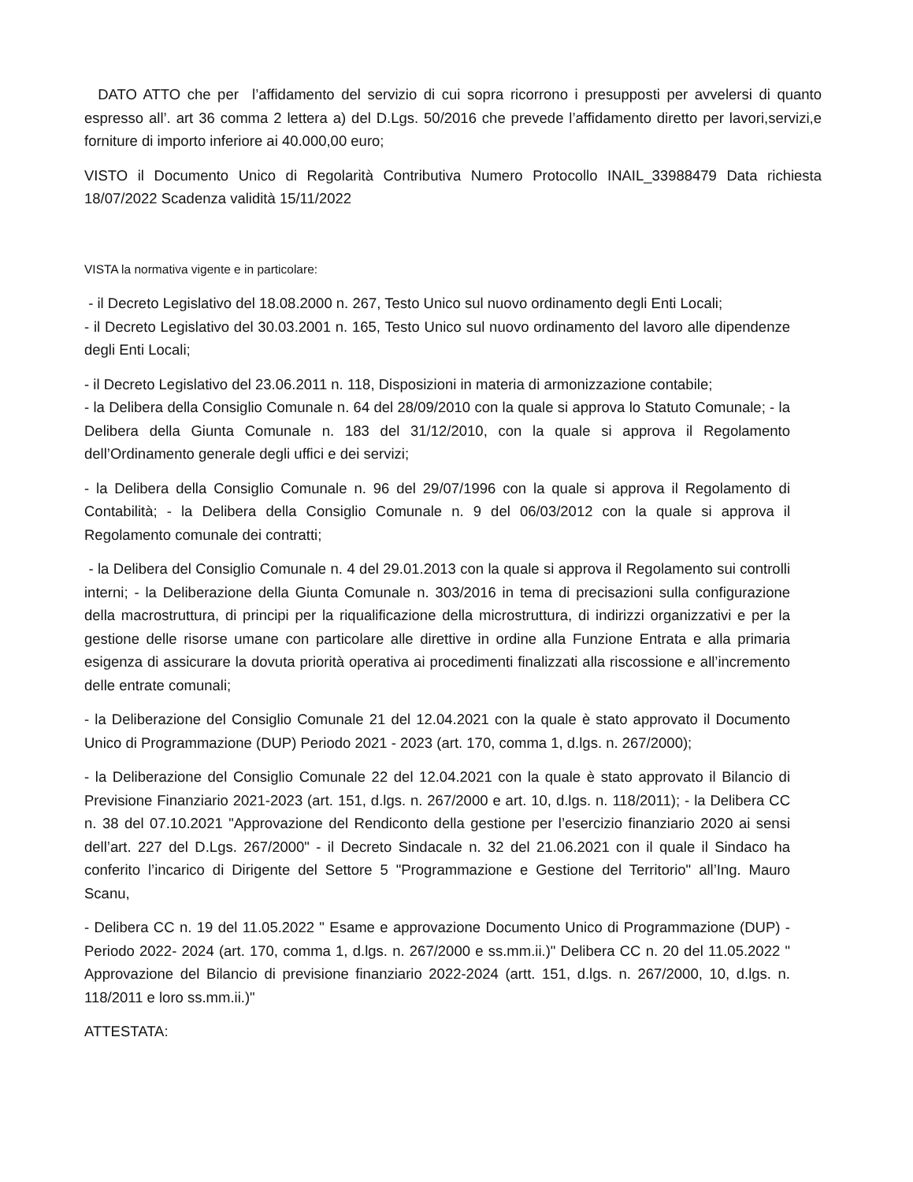DATO ATTO che per l’affidamento del servizio di cui sopra ricorrono i presupposti per avvelersi di quanto espresso all’. art 36 comma 2 lettera a) del D.Lgs. 50/2016 che prevede l’affidamento diretto per lavori,servizi,e forniture di importo inferiore ai 40.000,00 euro;
VISTO il Documento Unico di Regolarità Contributiva Numero Protocollo INAIL_33988479 Data richiesta 18/07/2022 Scadenza validità 15/11/2022
VISTA la normativa vigente e in particolare:
- il Decreto Legislativo del 18.08.2000 n. 267, Testo Unico sul nuovo ordinamento degli Enti Locali;
- il Decreto Legislativo del 30.03.2001 n. 165, Testo Unico sul nuovo ordinamento del lavoro alle dipendenze degli Enti Locali;
- il Decreto Legislativo del 23.06.2011 n. 118, Disposizioni in materia di armonizzazione contabile;
- la Delibera della Consiglio Comunale n. 64 del 28/09/2010 con la quale si approva lo Statuto Comunale; - la Delibera della Giunta Comunale n. 183 del 31/12/2010, con la quale si approva il Regolamento dell’Ordinamento generale degli uffici e dei servizi;
- la Delibera della Consiglio Comunale n. 96 del 29/07/1996 con la quale si approva il Regolamento di Contabilità; - la Delibera della Consiglio Comunale n. 9 del 06/03/2012 con la quale si approva il Regolamento comunale dei contratti;
- la Delibera del Consiglio Comunale n. 4 del 29.01.2013 con la quale si approva il Regolamento sui controlli interni; - la Deliberazione della Giunta Comunale n. 303/2016 in tema di precisazioni sulla configurazione della macrostruttura, di principi per la riqualificazione della microstruttura, di indirizzi organizzativi e per la gestione delle risorse umane con particolare alle direttive in ordine alla Funzione Entrata e alla primaria esigenza di assicurare la dovuta priorità operativa ai procedimenti finalizzati alla riscossione e all’incremento delle entrate comunali;
- la Deliberazione del Consiglio Comunale 21 del 12.04.2021 con la quale è stato approvato il Documento Unico di Programmazione (DUP) Periodo 2021 - 2023 (art. 170, comma 1, d.lgs. n. 267/2000);
- la Deliberazione del Consiglio Comunale 22 del 12.04.2021 con la quale è stato approvato il Bilancio di Previsione Finanziario 2021-2023 (art. 151, d.lgs. n. 267/2000 e art. 10, d.lgs. n. 118/2011); - la Delibera CC n. 38 del 07.10.2021 "Approvazione del Rendiconto della gestione per l’esercizio finanziario 2020 ai sensi dell’art. 227 del D.Lgs. 267/2000" - il Decreto Sindacale n. 32 del 21.06.2021 con il quale il Sindaco ha conferito l’incarico di Dirigente del Settore 5 "Programmazione e Gestione del Territorio" all’Ing. Mauro Scanu,
- Delibera CC n. 19 del 11.05.2022 " Esame e approvazione Documento Unico di Programmazione (DUP) - Periodo 2022- 2024 (art. 170, comma 1, d.lgs. n. 267/2000 e ss.mm.ii.)" Delibera CC n. 20 del 11.05.2022 " Approvazione del Bilancio di previsione finanziario 2022-2024 (artt. 151, d.lgs. n. 267/2000, 10, d.lgs. n. 118/2011 e loro ss.mm.ii.)"
ATTESTATA: